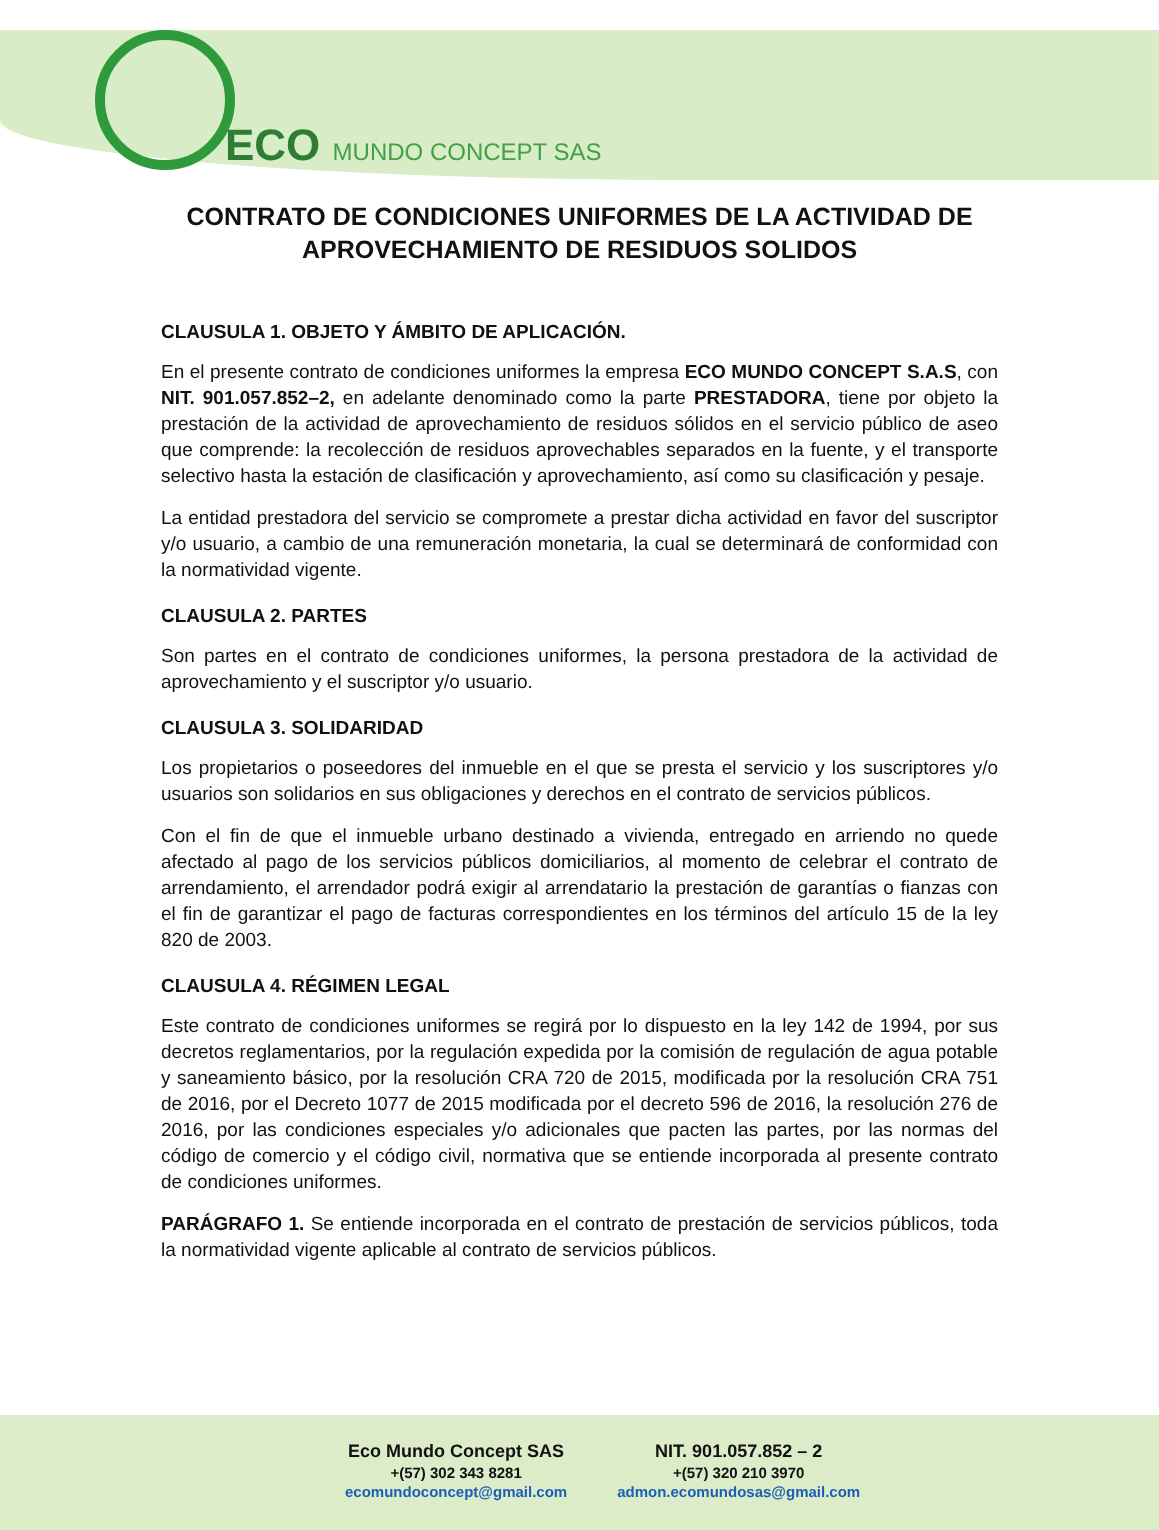ECO MUNDO CONCEPT SAS
CONTRATO DE CONDICIONES UNIFORMES DE LA ACTIVIDAD DE APROVECHAMIENTO DE RESIDUOS SOLIDOS
CLAUSULA 1. OBJETO Y ÁMBITO DE APLICACIÓN.
En el presente contrato de condiciones uniformes la empresa ECO MUNDO CONCEPT S.A.S, con NIT. 901.057.852–2, en adelante denominado como la parte PRESTADORA, tiene por objeto la prestación de la actividad de aprovechamiento de residuos sólidos en el servicio público de aseo que comprende: la recolección de residuos aprovechables separados en la fuente, y el transporte selectivo hasta la estación de clasificación y aprovechamiento, así como su clasificación y pesaje.
La entidad prestadora del servicio se compromete a prestar dicha actividad en favor del suscriptor y/o usuario, a cambio de una remuneración monetaria, la cual se determinará de conformidad con la normatividad vigente.
CLAUSULA 2. PARTES
Son partes en el contrato de condiciones uniformes, la persona prestadora de la actividad de aprovechamiento y el suscriptor y/o usuario.
CLAUSULA 3. SOLIDARIDAD
Los propietarios o poseedores del inmueble en el que se presta el servicio y los suscriptores y/o usuarios son solidarios en sus obligaciones y derechos en el contrato de servicios públicos.
Con el fin de que el inmueble urbano destinado a vivienda, entregado en arriendo no quede afectado al pago de los servicios públicos domiciliarios, al momento de celebrar el contrato de arrendamiento, el arrendador podrá exigir al arrendatario la prestación de garantías o fianzas con el fin de garantizar el pago de facturas correspondientes en los términos del artículo 15 de la ley 820 de 2003.
CLAUSULA 4. RÉGIMEN LEGAL
Este contrato de condiciones uniformes se regirá por lo dispuesto en la ley 142 de 1994, por sus decretos reglamentarios, por la regulación expedida por la comisión de regulación de agua potable y saneamiento básico, por la resolución CRA 720 de 2015, modificada por la resolución CRA 751 de 2016, por el Decreto 1077 de 2015 modificada por el decreto 596 de 2016, la resolución 276 de 2016, por las condiciones especiales y/o adicionales que pacten las partes, por las normas del código de comercio y el código civil, normativa que se entiende incorporada al presente contrato de condiciones uniformes.
PARÁGRAFO 1. Se entiende incorporada en el contrato de prestación de servicios públicos, toda la normatividad vigente aplicable al contrato de servicios públicos.
| Eco Mundo Concept SAS | NIT. 901.057.852 – 2 |
| +(57) 302 343 8281 | +(57) 320 210 3970 |
| ecomundoconcept@gmail.com | admon.ecomundosas@gmail.com |